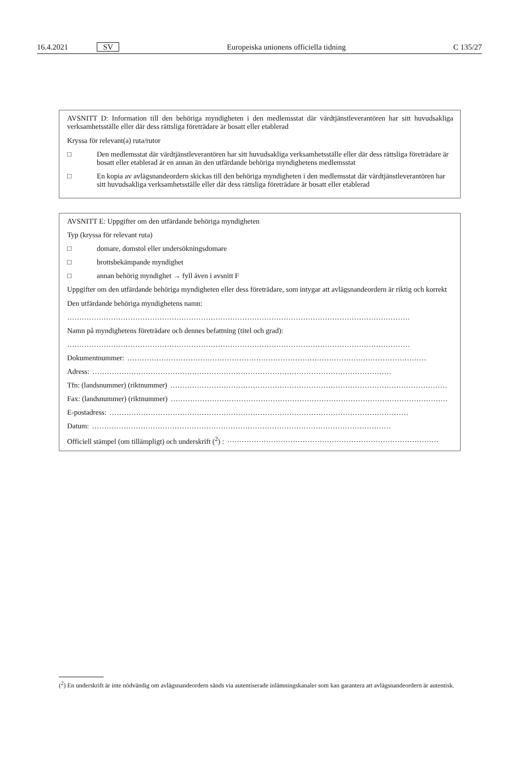16.4.2021 SV Europeiska unionens officiella tidning C 135/27
AVSNITT D: Information till den behöriga myndigheten i den medlemsstat där värdtjänstleverantören har sitt huvudsakliga verksamhetsställe eller där dess rättsliga företrädare är bosatt eller etablerad
Kryssa för relevant(a) ruta/rutor
□ Den medlemsstat där värdtjänstleverantören har sitt huvudsakliga verksamhetsställe eller där dess rättsliga företrädare är bosatt eller etablerad är en annan än den utfärdande behöriga myndighetens medlemsstat
□ En kopia av avlägsnandeordern skickas till den behöriga myndigheten i den medlemsstat där värdtjänstleverantören har sitt huvudsakliga verksamhetsställe eller där dess rättsliga företrädare är bosatt eller etablerad
AVSNITT E: Uppgifter om den utfärdande behöriga myndigheten
Typ (kryssa för relevant ruta)
□ domare, domstol eller undersökningsdomare
□ brottsbekämpande myndighet
□ annan behörig myndighet → fyll även i avsnitt F
Uppgifter om den utfärdande behöriga myndigheten eller dess företrädare, som intygar att avlägsnandeordern är riktig och korrekt
Den utfärdande behöriga myndighetens namn:
……………………………………………………………………………………………………………………………
Namn på myndighetens företrädare och dennes befattning (titel och grad):
……………………………………………………………………………………………………………………………
Dokumentnummer: ……………………………………………………………………………………………………………
Adress: ……………………………………………………………………………………………………………
Tfn: (landsnummer) (riktnummer) ……………………………………………………………………………………………………
Fax: (landsnummer) (riktnummer) ……………………………………………………………………………………………………
E-postadress: ……………………………………………………………………………………………………………
Datum: ……………………………………………………………………………………………………………
Officiell stämpel (om tillämpligt) och underskrift (<sup>2</sup>) : ……………………………………………………………………………
(<sup>2</sup>) En underskrift är inte nödvändig om avlägsnandeordern sänds via autentiserade inlämningskanaler som kan garantera att avlägsnandeordern är autentisk.